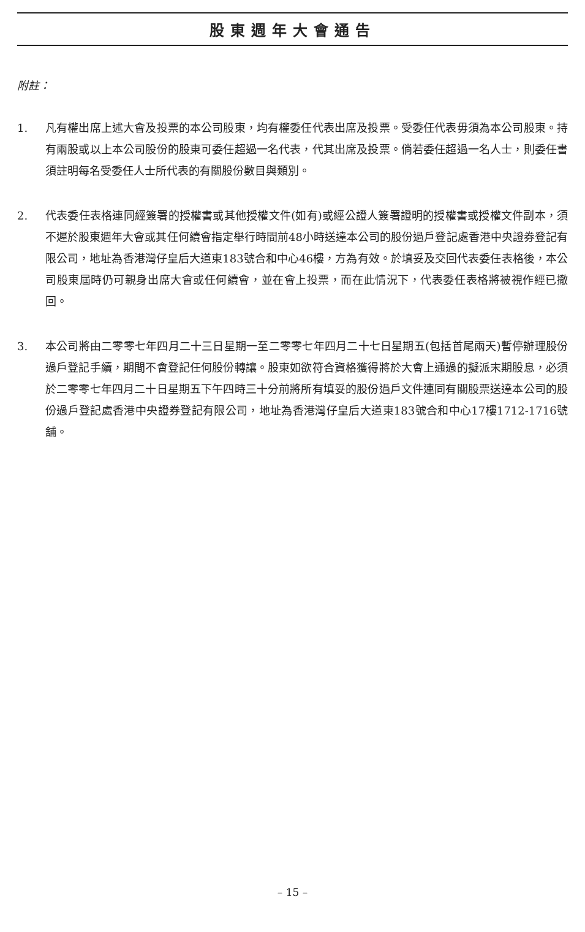股東週年大會通告
附註：
1. 凡有權出席上述大會及投票的本公司股東，均有權委任代表出席及投票。受委任代表毋須為本公司股東。持有兩股或以上本公司股份的股東可委任超過一名代表，代其出席及投票。倘若委任超過一名人士，則委任書須註明每名受委任人士所代表的有關股份數目與類別。
2. 代表委任表格連同經簽署的授權書或其他授權文件(如有)或經公證人簽署證明的授權書或授權文件副本，須不遲於股東週年大會或其任何續會指定舉行時間前48小時送達本公司的股份過戶登記處香港中央證券登記有限公司，地址為香港灣仔皇后大道東183號合和中心46樓，方為有效。於填妥及交回代表委任表格後，本公司股東屆時仍可親身出席大會或任何續會，並在會上投票，而在此情況下，代表委任表格將被視作經已撤回。
3. 本公司將由二零零七年四月二十三日星期一至二零零七年四月二十七日星期五(包括首尾兩天)暫停辦理股份過戶登記手續，期間不會登記任何股份轉讓。股東如欲符合資格獲得將於大會上通過的擬派末期股息，必須於二零零七年四月二十日星期五下午四時三十分前將所有填妥的股份過戶文件連同有關股票送達本公司的股份過戶登記處香港中央證券登記有限公司，地址為香港灣仔皇后大道東183號合和中心17樓1712-1716號舖。
– 15 –